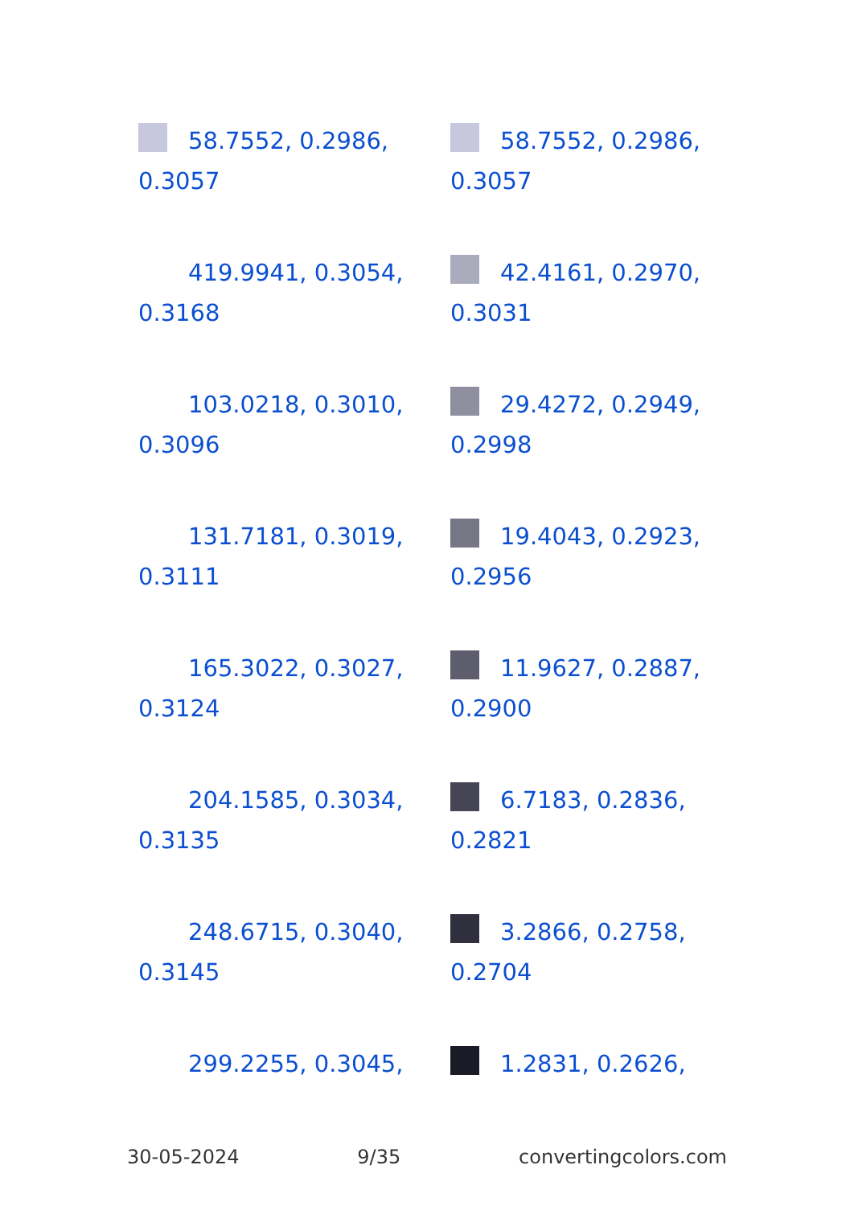58.7552, 0.2986, 0.3057
58.7552, 0.2986, 0.3057
419.9941, 0.3054, 0.3168
42.4161, 0.2970, 0.3031
103.0218, 0.3010, 0.3096
29.4272, 0.2949, 0.2998
131.7181, 0.3019, 0.3111
19.4043, 0.2923, 0.2956
165.3022, 0.3027, 0.3124
11.9627, 0.2887, 0.2900
204.1585, 0.3034, 0.3135
6.7183, 0.2836, 0.2821
248.6715, 0.3040, 0.3145
3.2866, 0.2758, 0.2704
299.2255, 0.3045,
1.2831, 0.2626,
30-05-2024 9/35 convertingcolors.com